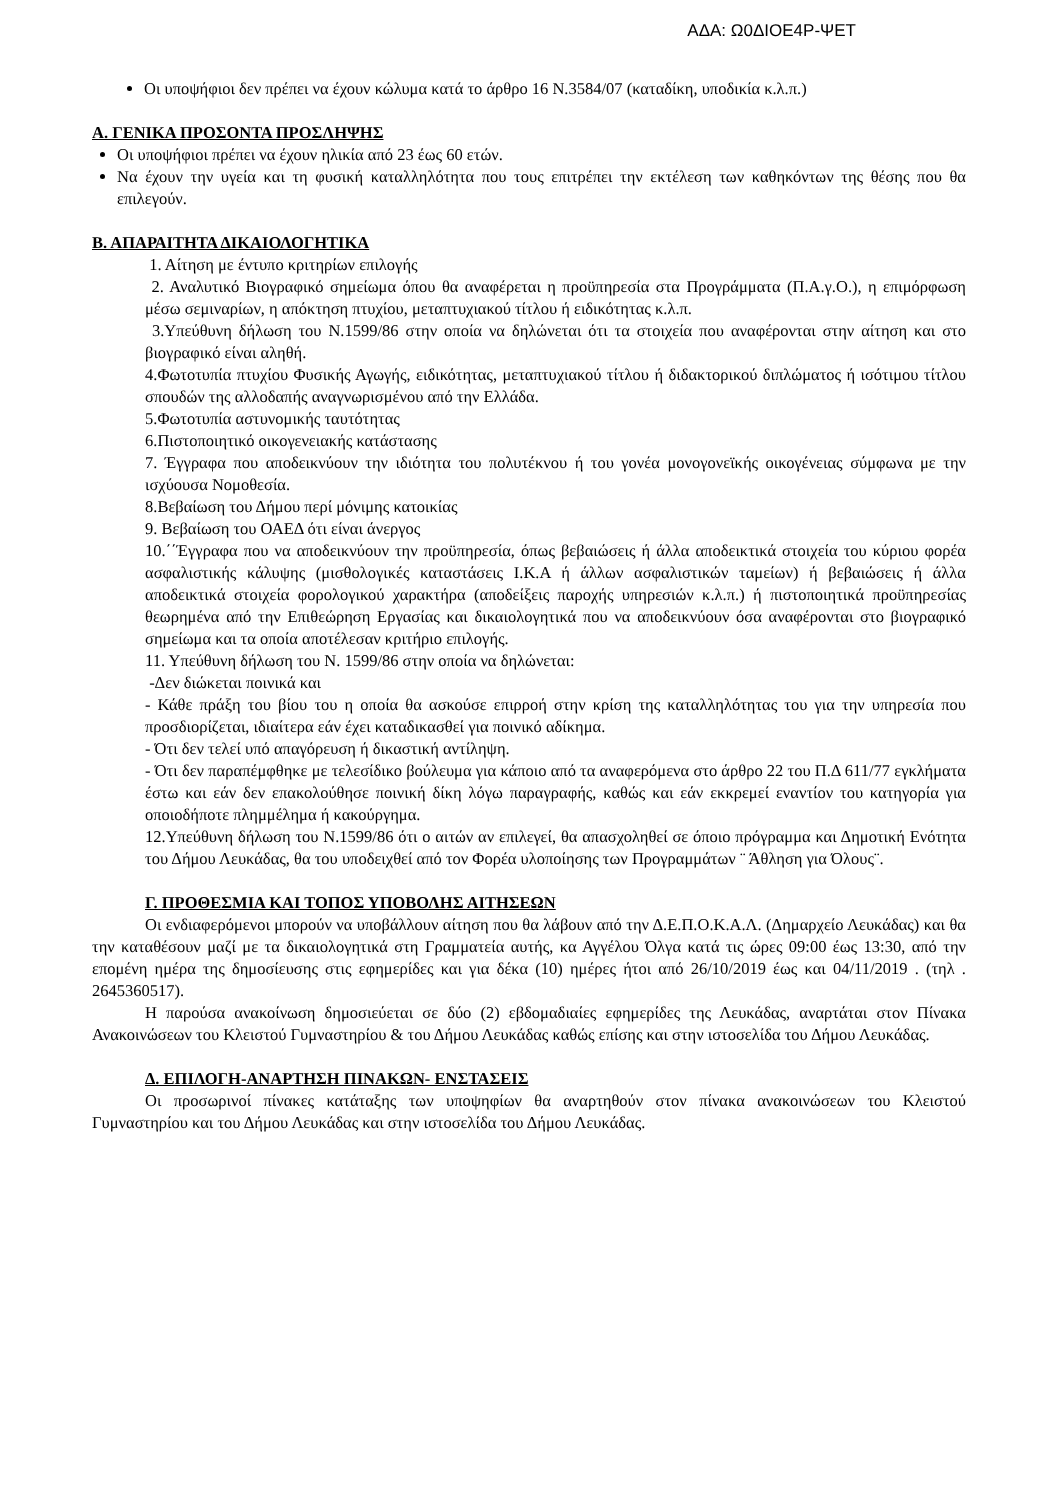ΑΔΑ: Ω0ΔΙΟΕ4Ρ-ΨΕΤ
Οι υποψήφιοι δεν πρέπει να έχουν κώλυμα κατά το άρθρο 16 Ν.3584/07 (καταδίκη, υποδικία κ.λ.π.)
Α. ΓΕΝΙΚΑ ΠΡΟΣΟΝΤΑ ΠΡΟΣΛΗΨΗΣ
Οι υποψήφιοι πρέπει να έχουν ηλικία από 23 έως 60 ετών.
Να έχουν την υγεία και τη φυσική καταλληλότητα που τους επιτρέπει την εκτέλεση των καθηκόντων της θέσης που θα επιλεγούν.
Β. ΑΠΑΡΑΙΤΗΤΑ ΔΙΚΑΙΟΛΟΓΗΤΙΚΑ
1. Αίτηση με έντυπο κριτηρίων επιλογής
2. Αναλυτικό Βιογραφικό σημείωμα όπου θα αναφέρεται η προϋπηρεσία στα Προγράμματα (Π.Α.γ.Ο.), η επιμόρφωση μέσω σεμιναρίων, η απόκτηση πτυχίου, μεταπτυχιακού τίτλου ή ειδικότητας κ.λ.π.
3.Υπεύθυνη δήλωση του Ν.1599/86 στην οποία να δηλώνεται ότι τα στοιχεία που αναφέρονται στην αίτηση και στο βιογραφικό είναι αληθή.
4.Φωτοτυπία πτυχίου Φυσικής Αγωγής, ειδικότητας, μεταπτυχιακού τίτλου ή διδακτορικού διπλώματος ή ισότιμου τίτλου σπουδών της αλλοδαπής αναγνωρισμένου από την Ελλάδα.
5.Φωτοτυπία αστυνομικής ταυτότητας
6.Πιστοποιητικό οικογενειακής κατάστασης
7. Έγγραφα που αποδεικνύουν την ιδιότητα του πολυτέκνου ή του γονέα μονογονεϊκής οικογένειας σύμφωνα με την ισχύουσα Νομοθεσία.
8.Βεβαίωση του Δήμου περί μόνιμης κατοικίας
9. Βεβαίωση του ΟΑΕΔ ότι είναι άνεργος
10.΄΄Έγγραφα που να αποδεικνύουν την προϋπηρεσία, όπως βεβαιώσεις ή άλλα αποδεικτικά στοιχεία του κύριου φορέα ασφαλιστικής κάλυψης (μισθολογικές καταστάσεις Ι.Κ.Α ή άλλων ασφαλιστικών ταμείων) ή βεβαιώσεις ή άλλα αποδεικτικά στοιχεία φορολογικού χαρακτήρα (αποδείξεις παροχής υπηρεσιών κ.λ.π.) ή πιστοποιητικά προϋπηρεσίας θεωρημένα από την Επιθεώρηση Εργασίας και δικαιολογητικά που να αποδεικνύουν όσα αναφέρονται στο βιογραφικό σημείωμα και τα οποία αποτέλεσαν κριτήριο επιλογής.
11. Υπεύθυνη δήλωση του Ν. 1599/86 στην οποία να δηλώνεται:
-Δεν διώκεται ποινικά και
- Κάθε πράξη του βίου του η οποία θα ασκούσε επιρροή στην κρίση της καταλληλότητας του για την υπηρεσία που προσδιορίζεται, ιδιαίτερα εάν έχει καταδικασθεί για ποινικό αδίκημα.
- Ότι δεν τελεί υπό απαγόρευση ή δικαστική αντίληψη.
- Ότι δεν παραπέμφθηκε με τελεσίδικο βούλευμα για κάποιο από τα αναφερόμενα στο άρθρο 22 του Π.Δ 611/77 εγκλήματα έστω και εάν δεν επακολούθησε ποινική δίκη λόγω παραγραφής, καθώς και εάν εκκρεμεί εναντίον του κατηγορία για οποιοδήποτε πλημμέλημα ή κακούργημα.
12.Υπεύθυνη δήλωση του Ν.1599/86 ότι ο αιτών αν επιλεγεί, θα απασχοληθεί σε όποιο πρόγραμμα και Δημοτική Ενότητα του Δήμου Λευκάδας, θα του υποδειχθεί από τον Φορέα υλοποίησης των Προγραμμάτων ¨ Άθληση για Όλους¨.
Γ. ΠΡΟΘΕΣΜΙΑ ΚΑΙ ΤΟΠΟΣ ΥΠΟΒΟΛΗΣ ΑΙΤΗΣΕΩΝ
Οι ενδιαφερόμενοι μπορούν να υποβάλλουν αίτηση που θα λάβουν από την Δ.Ε.Π.Ο.Κ.Α.Λ. (Δημαρχείο Λευκάδας) και θα την καταθέσουν μαζί με τα δικαιολογητικά στη Γραμματεία αυτής, κα Αγγέλου Όλγα κατά τις ώρες 09:00 έως 13:30, από την επομένη ημέρα της δημοσίευσης στις εφημερίδες και για δέκα (10) ημέρες ήτοι από 26/10/2019 έως και 04/11/2019 . (τηλ . 2645360517).
Η παρούσα ανακοίνωση δημοσιεύεται σε δύο (2) εβδομαδιαίες εφημερίδες της Λευκάδας, αναρτάται στον Πίνακα Ανακοινώσεων του Κλειστού Γυμναστηρίου & του Δήμου Λευκάδας καθώς επίσης και στην ιστοσελίδα του Δήμου Λευκάδας.
Δ. ΕΠΙΛΟΓΗ-ΑΝΑΡΤΗΣΗ ΠΙΝΑΚΩΝ- ΕΝΣΤΑΣΕΙΣ
Οι προσωρινοί πίνακες κατάταξης των υποψηφίων θα αναρτηθούν στον πίνακα ανακοινώσεων του Κλειστού Γυμναστηρίου και του Δήμου Λευκάδας και στην ιστοσελίδα του Δήμου Λευκάδας.